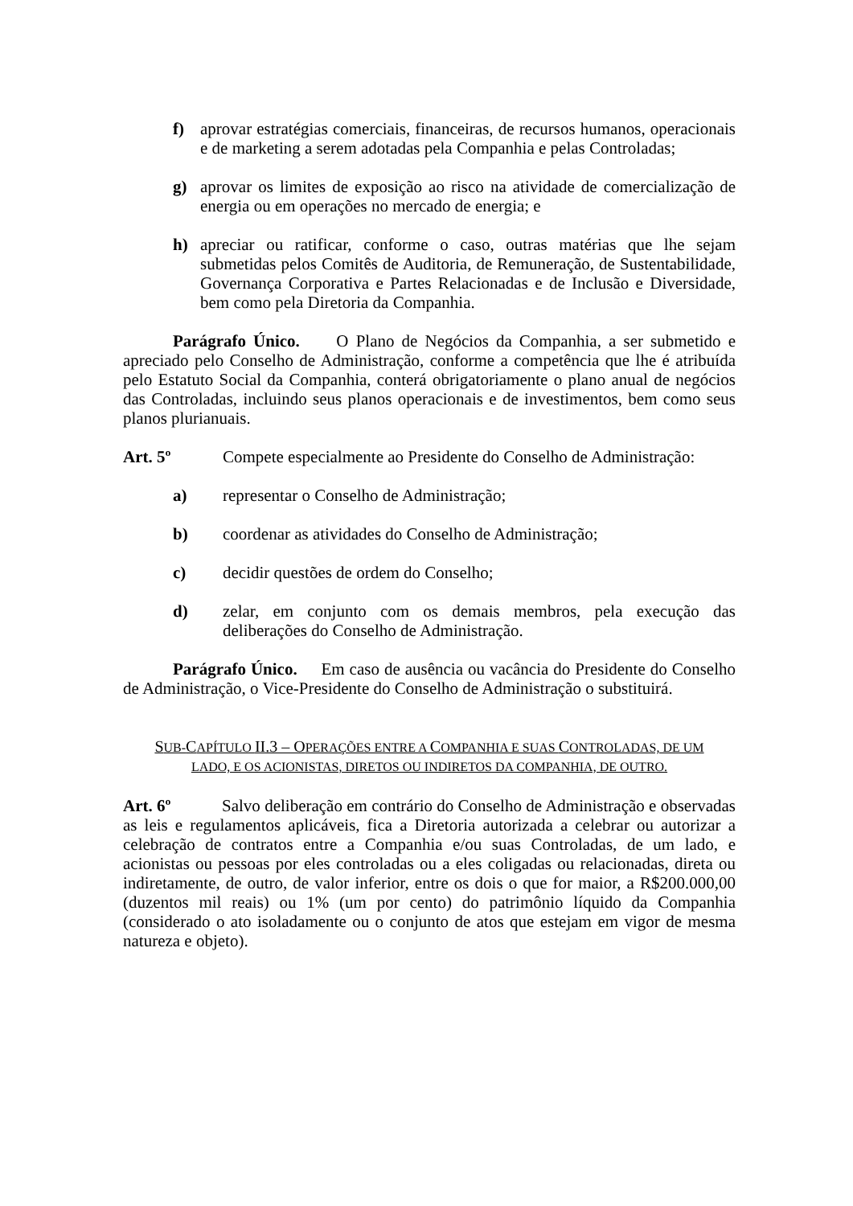f) aprovar estratégias comerciais, financeiras, de recursos humanos, operacionais e de marketing a serem adotadas pela Companhia e pelas Controladas;
g) aprovar os limites de exposição ao risco na atividade de comercialização de energia ou em operações no mercado de energia; e
h) apreciar ou ratificar, conforme o caso, outras matérias que lhe sejam submetidas pelos Comitês de Auditoria, de Remuneração, de Sustentabilidade, Governança Corporativa e Partes Relacionadas e de Inclusão e Diversidade, bem como pela Diretoria da Companhia.
Parágrafo Único. O Plano de Negócios da Companhia, a ser submetido e apreciado pelo Conselho de Administração, conforme a competência que lhe é atribuída pelo Estatuto Social da Companhia, conterá obrigatoriamente o plano anual de negócios das Controladas, incluindo seus planos operacionais e de investimentos, bem como seus planos plurianuais.
Art. 5º Compete especialmente ao Presidente do Conselho de Administração:
a) representar o Conselho de Administração;
b) coordenar as atividades do Conselho de Administração;
c) decidir questões de ordem do Conselho;
d) zelar, em conjunto com os demais membros, pela execução das deliberações do Conselho de Administração.
Parágrafo Único. Em caso de ausência ou vacância do Presidente do Conselho de Administração, o Vice-Presidente do Conselho de Administração o substituirá.
SUB-CAPÍTULO II.3 – OPERAÇÕES ENTRE A COMPANHIA E SUAS CONTROLADAS, DE UM
LADO, E OS ACIONISTAS, DIRETOS OU INDIRETOS DA COMPANHIA, DE OUTRO.
Art. 6º Salvo deliberação em contrário do Conselho de Administração e observadas as leis e regulamentos aplicáveis, fica a Diretoria autorizada a celebrar ou autorizar a celebração de contratos entre a Companhia e/ou suas Controladas, de um lado, e acionistas ou pessoas por eles controladas ou a eles coligadas ou relacionadas, direta ou indiretamente, de outro, de valor inferior, entre os dois o que for maior, a R$200.000,00 (duzentos mil reais) ou 1% (um por cento) do patrimônio líquido da Companhia (considerado o ato isoladamente ou o conjunto de atos que estejam em vigor de mesma natureza e objeto).